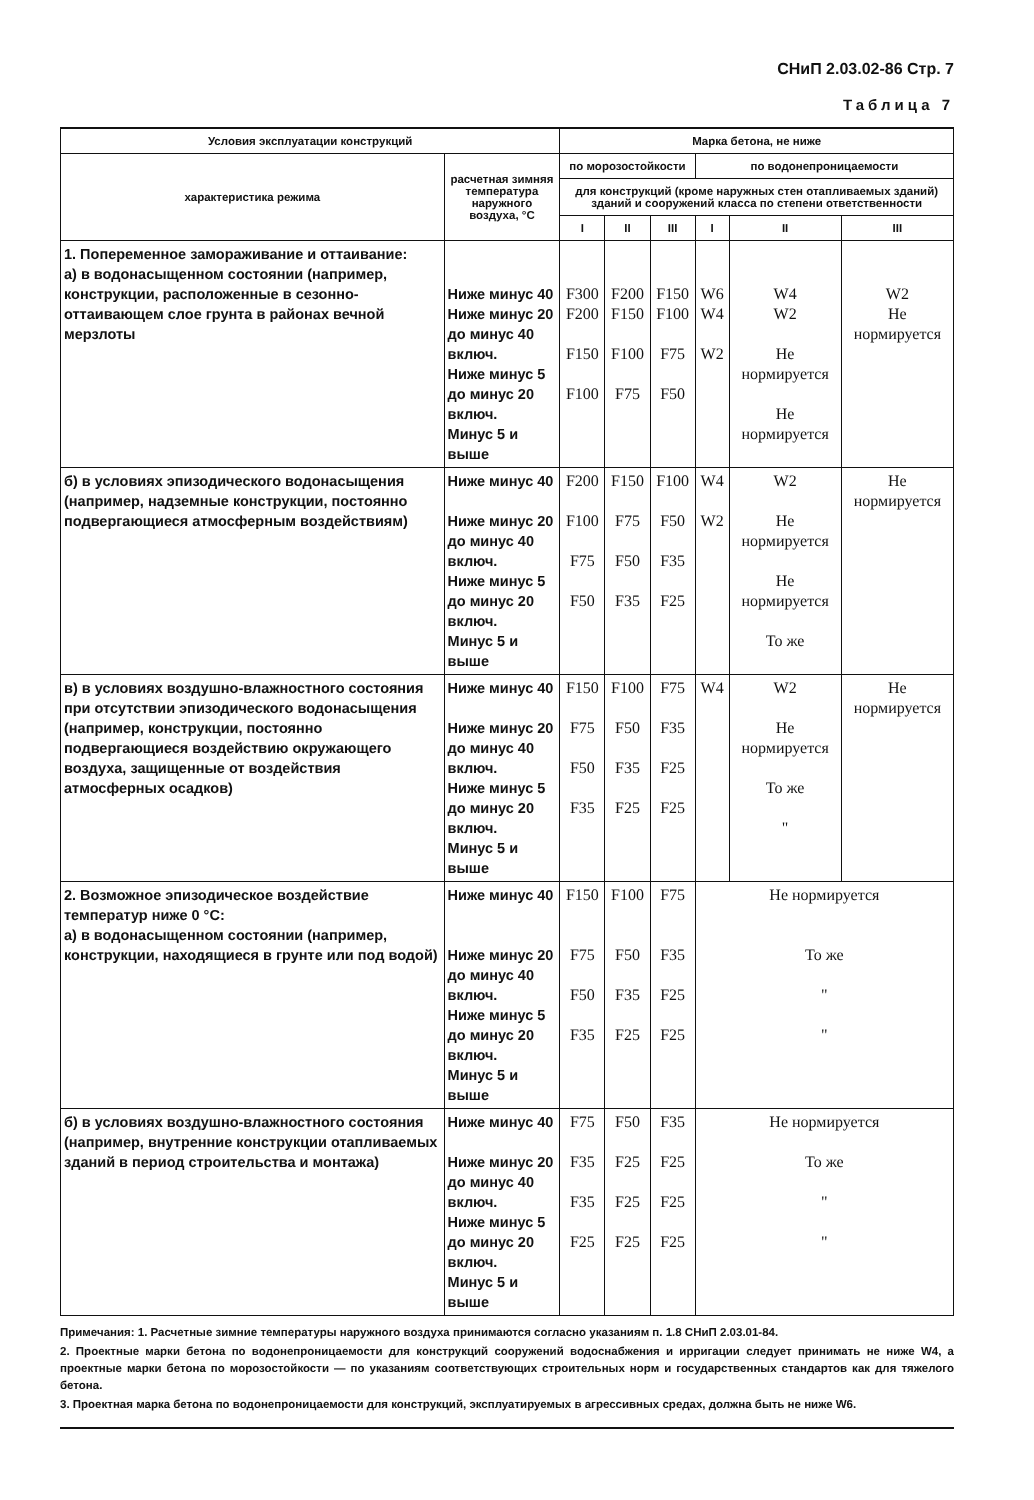СНиП 2.03.02-86 Стр. 7
Таблица 7
| Условия эксплуатации конструкций | | Марка бетона, не ниже | | | | | |
| --- | --- | --- | --- | --- | --- | --- | --- |
| характеристика режима | расчетная зимняя температура наружного воздуха, °С | по морозостойкости | | | по водонепроницаемости | | |
| | | для конструкций (кроме наружных стен отапливаемых зданий) зданий и сооружений класса по степени ответственности | | | | | |
| | | I | II | III | I | II | III |
| 1. Попеременное замораживание и оттаивание: а) в водонасыщенном состоянии (например, конструкции, расположенные в сезонно­оттаивающем слое грунта в районах вечной мерзлоты | Ниже минус 40 Ниже минус 20 до минус 40 включ. Ниже минус 5 до минус 20 включ. Минус 5 и выше | F300 F200 F150 F100 | F200 F150 F100 F75 | F150 F100 F75 F50 | W6 W4 W2 | W4 W2 Не нормируется Не нормируется | W2 Не нормируется |
| б) в условиях эпизодического водонасыщения (например, надземные конструкции, постоянно подвергающиеся атмосферным воздействиям) | Ниже минус 40 Ниже минус 20 до минус 40 включ. Ниже минус 5 до минус 20 включ. Минус 5 и выше | F200 F100 F75 F50 | F150 F75 F50 F35 | F100 F50 F35 F25 | W4 W2 | W2 Не нормируется Не нормируется То же | Не нормируется |
| в) в условиях воздушно-влажностного состояния при отсутствии эпизодического водонасыщения (например, конструкции, постоянно подвергающиеся воздействию окружающего воздуха, защищенные от воздействия атмосферных осадков) | Ниже минус 40 Ниже минус 20 до минус 40 включ. Ниже минус 5 до минус 20 включ. Минус 5 и выше | F150 F75 F50 F35 | F100 F50 F35 F25 | F75 F35 F25 F25 | W4 | W2 Не нормируется То же " | Не нормируется |
| 2. Возможное эпизодическое воздействие температур ниже 0 °С: а) в водонасыщенном состоянии (например, конструкции, находящиеся в грунте или под водой) | Ниже минус 40 Ниже минус 20 до минус 40 включ. Ниже минус 5 до минус 20 включ. Минус 5 и выше | F150 F75 F50 F35 | F100 F50 F35 F25 | F75 F35 F25 F25 | Не нормируется То же " " | | |
| б) в условиях воздушно-влажностного состояния (например, внутренние конструкции отапливаемых зданий в период строительства и монтажа) | Ниже минус 40 Ниже минус 20 до минус 40 включ. Ниже минус 5 до минус 20 включ. Минус 5 и выше | F75 F35 F35 F25 | F50 F25 F25 F25 | F35 F25 F25 F25 | Не нормируется То же " " | | |
Примечания: 1. Расчетные зимние температуры наружного воздуха принимаются согласно указаниям п. 1.8 СНиП 2.03.01-84.
2. Проектные марки бетона по водонепроницаемости для конструкций сооружений водоснабжения и ирригации следует принимать не ниже W4, а проектные марки бетона по морозостойкости — по указаниям соответствующих строительных норм и государственных стандартов как для тяжелого бетона.
3. Проектная марка бетона по водонепроницаемости для конструкций, эксплуатируемых в агрессивных средах, должна быть не ниже W6.